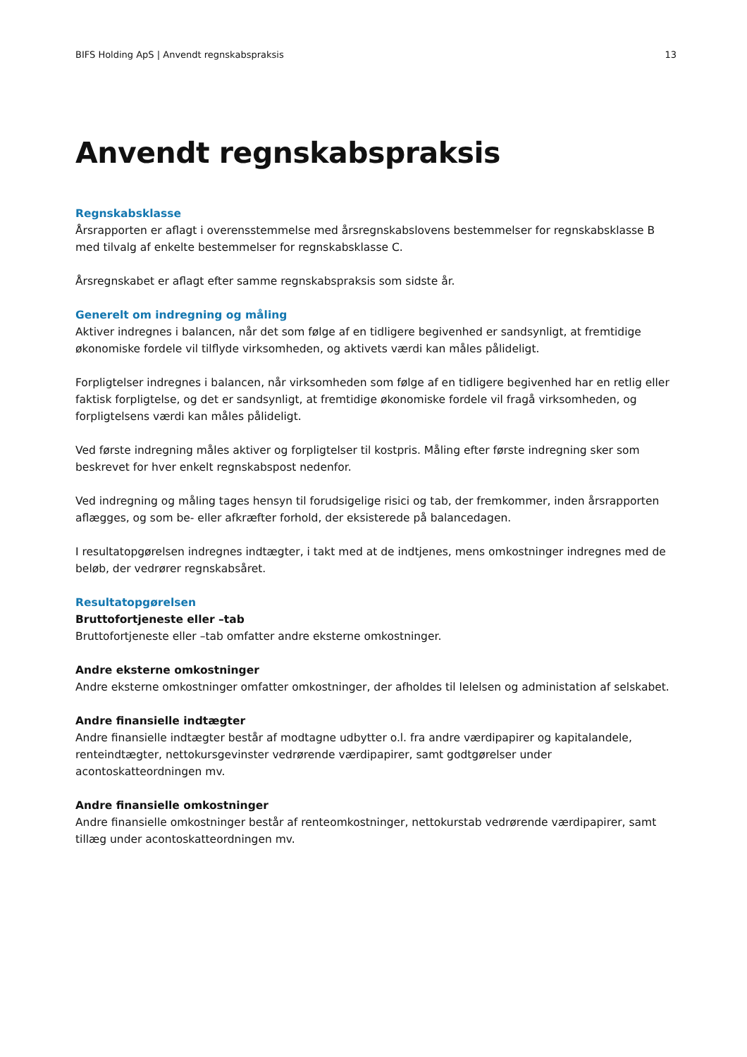BIFS Holding ApS | Anvendt regnskabspraksis 13
Anvendt regnskabspraksis
Regnskabsklasse
Årsrapporten er aflagt i overensstemmelse med årsregnskabslovens bestemmelser for regnskabsklasse B med tilvalg af enkelte bestemmelser for regnskabsklasse C.
Årsregnskabet er aflagt efter samme regnskabspraksis som sidste år.
Generelt om indregning og måling
Aktiver indregnes i balancen, når det som følge af en tidligere begivenhed er sandsynligt, at fremtidige økonomiske fordele vil tilflyde virksomheden, og aktivets værdi kan måles pålideligt.
Forpligtelser indregnes i balancen, når virksomheden som følge af en tidligere begivenhed har en retlig eller faktisk forpligtelse, og det er sandsynligt, at fremtidige økonomiske fordele vil fragå virksomheden, og forpligtelsens værdi kan måles pålideligt.
Ved første indregning måles aktiver og forpligtelser til kostpris. Måling efter første indregning sker som beskrevet for hver enkelt regnskabspost nedenfor.
Ved indregning og måling tages hensyn til forudsigelige risici og tab, der fremkommer, inden årsrapporten aflægges, og som be- eller afkræfter forhold, der eksisterede på balancedagen.
I resultatopgørelsen indregnes indtægter, i takt med at de indtjenes, mens omkostninger indregnes med de beløb, der vedrører regnskabsåret.
Resultatopgørelsen
Bruttofortjeneste eller –tab
Bruttofortjeneste eller –tab omfatter andre eksterne omkostninger.
Andre eksterne omkostninger
Andre eksterne omkostninger omfatter omkostninger, der afholdes til lelelsen og administation af selskabet.
Andre finansielle indtægter
Andre finansielle indtægter består af modtagne udbytter o.l. fra andre værdipapirer og kapitalandele, renteindtægter, nettokursgevinster vedrørende værdipapirer, samt godtgørelser under acontoskatteordningen mv.
Andre finansielle omkostninger
Andre finansielle omkostninger består af renteomkostninger, nettokurstab vedrørende værdipapirer, samt tillæg under acontoskatteordningen mv.